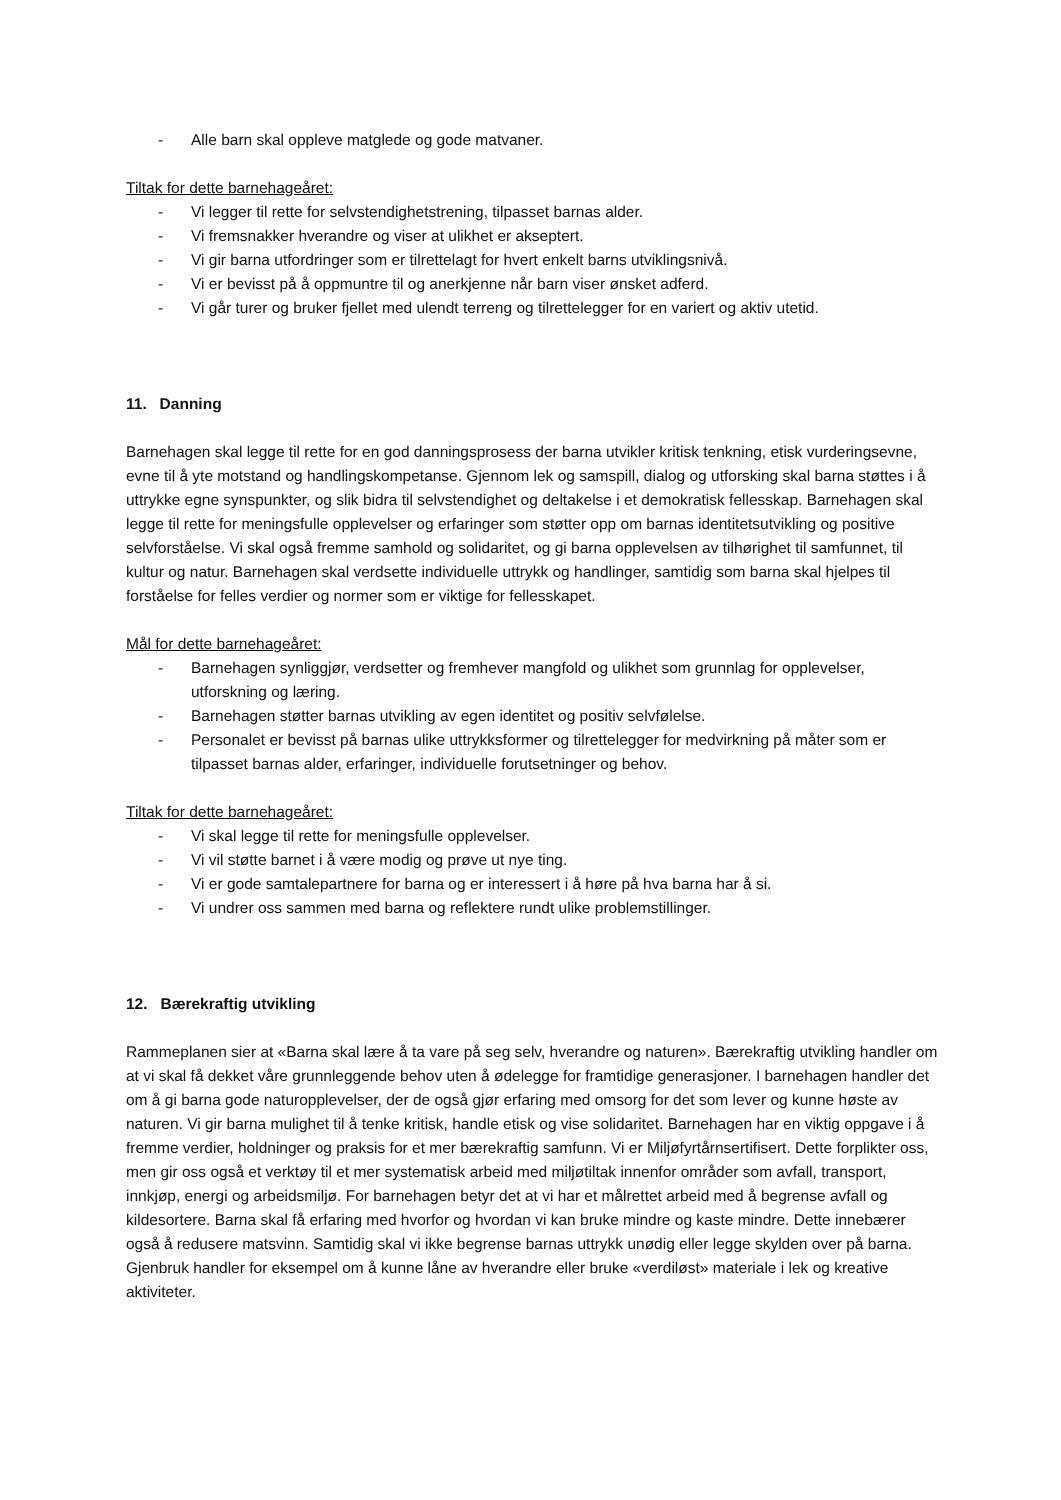- Alle barn skal oppleve matglede og gode matvaner.
Tiltak for dette barnehageåret:
- Vi legger til rette for selvstendighetstrening, tilpasset barnas alder.
- Vi fremsnakker hverandre og viser at ulikhet er akseptert.
- Vi gir barna utfordringer som er tilrettelagt for hvert enkelt barns utviklingsnivå.
- Vi er bevisst på å oppmuntre til og anerkjenne når barn viser ønsket adferd.
- Vi går turer og bruker fjellet med ulendt terreng og tilrettelegger for en variert og aktiv utetid.
11. Danning
Barnehagen skal legge til rette for en god danningsprosess der barna utvikler kritisk tenkning, etisk vurderingsevne, evne til å yte motstand og handlingskompetanse. Gjennom lek og samspill, dialog og utforsking skal barna støttes i å uttrykke egne synspunkter, og slik bidra til selvstendighet og deltakelse i et demokratisk fellesskap. Barnehagen skal legge til rette for meningsfulle opplevelser og erfaringer som støtter opp om barnas identitetsutvikling og positive selvforståelse. Vi skal også fremme samhold og solidaritet, og gi barna opplevelsen av tilhørighet til samfunnet, til kultur og natur. Barnehagen skal verdsette individuelle uttrykk og handlinger, samtidig som barna skal hjelpes til forståelse for felles verdier og normer som er viktige for fellesskapet.
Mål for dette barnehageåret:
- Barnehagen synliggjør, verdsetter og fremhever mangfold og ulikhet som grunnlag for opplevelser, utforskning og læring.
- Barnehagen støtter barnas utvikling av egen identitet og positiv selvfølelse.
- Personalet er bevisst på barnas ulike uttrykksformer og tilrettelegger for medvirkning på måter som er tilpasset barnas alder, erfaringer, individuelle forutsetninger og behov.
Tiltak for dette barnehageåret:
- Vi skal legge til rette for meningsfulle opplevelser.
- Vi vil støtte barnet i å være modig og prøve ut nye ting.
- Vi er gode samtalepartnere for barna og er interessert i å høre på hva barna har å si.
- Vi undrer oss sammen med barna og reflektere rundt ulike problemstillinger.
12. Bærekraftig utvikling
Rammeplanen sier at «Barna skal lære å ta vare på seg selv, hverandre og naturen». Bærekraftig utvikling handler om at vi skal få dekket våre grunnleggende behov uten å ødelegge for framtidige generasjoner. I barnehagen handler det om å gi barna gode naturopplevelser, der de også gjør erfaring med omsorg for det som lever og kunne høste av naturen. Vi gir barna mulighet til å tenke kritisk, handle etisk og vise solidaritet. Barnehagen har en viktig oppgave i å fremme verdier, holdninger og praksis for et mer bærekraftig samfunn. Vi er Miljøfyrtårnsertifisert. Dette forplikter oss, men gir oss også et verktøy til et mer systematisk arbeid med miljøtiltak innenfor områder som avfall, transport, innkjøp, energi og arbeidsmiljø. For barnehagen betyr det at vi har et målrettet arbeid med å begrense avfall og kildesortere. Barna skal få erfaring med hvorfor og hvordan vi kan bruke mindre og kaste mindre. Dette innebærer også å redusere matsvinn. Samtidig skal vi ikke begrense barnas uttrykk unødig eller legge skylden over på barna. Gjenbruk handler for eksempel om å kunne låne av hverandre eller bruke «verdiløst» materiale i lek og kreative aktiviteter.